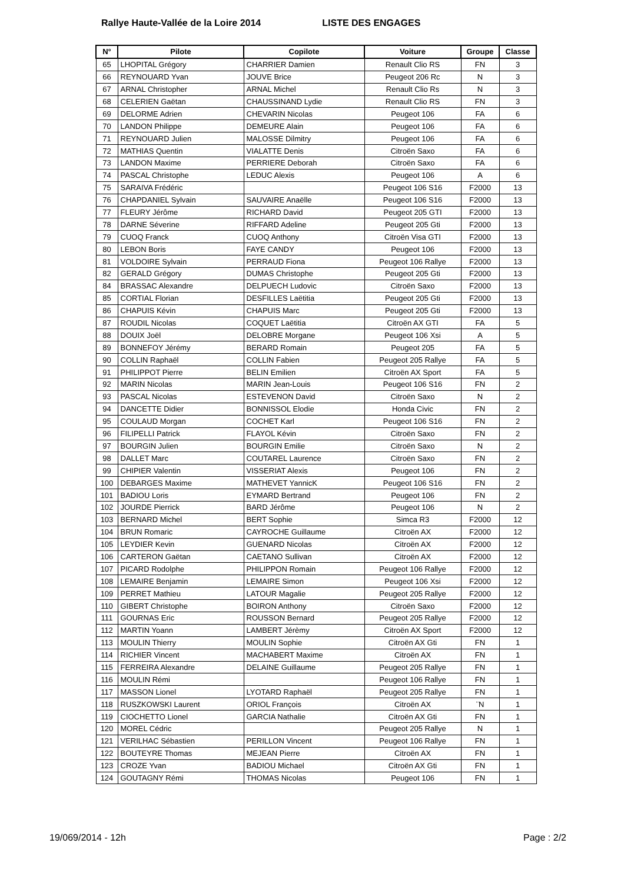Rallye Haute-Vallée de la Loire 2014 LISTE DES ENGAGES
| N° | Pilote | Copilote | Voiture | Groupe | Classe |
| --- | --- | --- | --- | --- | --- |
| 65 | LHOPITAL Grégory | CHARRIER Damien | Renault Clio RS | FN | 3 |
| 66 | REYNOUARD Yvan | JOUVE Brice | Peugeot 206 Rc | N | 3 |
| 67 | ARNAL Christopher | ARNAL Michel | Renault Clio Rs | N | 3 |
| 68 | CELERIEN Gaëtan | CHAUSSINAND Lydie | Renault Clio RS | FN | 3 |
| 69 | DELORME Adrien | CHEVARIN Nicolas | Peugeot 106 | FA | 6 |
| 70 | LANDON Philippe | DEMEURE Alain | Peugeot 106 | FA | 6 |
| 71 | REYNOUARD Julien | MALOSSE Dilmitry | Peugeot 106 | FA | 6 |
| 72 | MATHIAS Quentin | VIALATTE Denis | Citroën Saxo | FA | 6 |
| 73 | LANDON Maxime | PERRIERE Deborah | Citroën Saxo | FA | 6 |
| 74 | PASCAL Christophe | LEDUC Alexis | Peugeot 106 | A | 6 |
| 75 | SARAIVA Frédéric | | Peugeot 106 S16 | F2000 | 13 |
| 76 | CHAPDANIEL Sylvain | SAUVAIRE Anaëlle | Peugeot 106 S16 | F2000 | 13 |
| 77 | FLEURY Jérôme | RICHARD David | Peugeot 205 GTI | F2000 | 13 |
| 78 | DARNE Séverine | RIFFARD Adeline | Peugeot 205 Gti | F2000 | 13 |
| 79 | CUOQ Franck | CUOQ Anthony | Citroën Visa GTI | F2000 | 13 |
| 80 | LEBON Boris | FAYE CANDY | Peugeot 106 | F2000 | 13 |
| 81 | VOLDOIRE Sylvain | PERRAUD Fiona | Peugeot 106 Rallye | F2000 | 13 |
| 82 | GERALD Grégory | DUMAS Christophe | Peugeot 205 Gti | F2000 | 13 |
| 84 | BRASSAC Alexandre | DELPUECH Ludovic | Citroën Saxo | F2000 | 13 |
| 85 | CORTIAL Florian | DESFILLES Laëtitia | Peugeot 205 Gti | F2000 | 13 |
| 86 | CHAPUIS Kévin | CHAPUIS Marc | Peugeot 205 Gti | F2000 | 13 |
| 87 | ROUDIL Nicolas | COQUET Laëtitia | Citroën AX GTI | FA | 5 |
| 88 | DOUIX Joël | DELOBRE Morgane | Peugeot 106 Xsi | A | 5 |
| 89 | BONNEFOY Jérémy | BERARD Romain | Peugeot 205 | FA | 5 |
| 90 | COLLIN Raphaël | COLLIN Fabien | Peugeot 205 Rallye | FA | 5 |
| 91 | PHILIPPOT Pierre | BELIN Emilien | Citroën AX Sport | FA | 5 |
| 92 | MARIN Nicolas | MARIN Jean-Louis | Peugeot 106 S16 | FN | 2 |
| 93 | PASCAL Nicolas | ESTEVENON David | Citroën Saxo | N | 2 |
| 94 | DANCETTE Didier | BONNISSOL Elodie | Honda Civic | FN | 2 |
| 95 | COULAUD Morgan | COCHET Karl | Peugeot 106 S16 | FN | 2 |
| 96 | FILIPELLI Patrick | FLAYOL Kévin | Citroën Saxo | FN | 2 |
| 97 | BOURGIN Julien | BOURGIN Emilie | Citroën Saxo | N | 2 |
| 98 | DALLET Marc | COUTAREL Laurence | Citroën Saxo | FN | 2 |
| 99 | CHIPIER Valentin | VISSERIAT Alexis | Peugeot 106 | FN | 2 |
| 100 | DEBARGES Maxime | MATHEVET YannicK | Peugeot 106 S16 | FN | 2 |
| 101 | BADIOU Loris | EYMARD Bertrand | Peugeot 106 | FN | 2 |
| 102 | JOURDE Pierrick | BARD Jérôme | Peugeot 106 | N | 2 |
| 103 | BERNARD Michel | BERT Sophie | Simca R3 | F2000 | 12 |
| 104 | BRUN Romaric | CAYROCHE Guillaume | Citroën AX | F2000 | 12 |
| 105 | LEYDIER Kevin | GUENARD Nicolas | Citroën AX | F2000 | 12 |
| 106 | CARTERON Gaëtan | CAETANO Sullivan | Citroën AX | F2000 | 12 |
| 107 | PICARD Rodolphe | PHILIPPON Romain | Peugeot 106 Rallye | F2000 | 12 |
| 108 | LEMAIRE Benjamin | LEMAIRE Simon | Peugeot 106 Xsi | F2000 | 12 |
| 109 | PERRET Mathieu | LATOUR Magalie | Peugeot 205 Rallye | F2000 | 12 |
| 110 | GIBERT Christophe | BOIRON Anthony | Citroën Saxo | F2000 | 12 |
| 111 | GOURNAS Eric | ROUSSON Bernard | Peugeot 205 Rallye | F2000 | 12 |
| 112 | MARTIN Yoann | LAMBERT Jérèmy | Citroën AX Sport | F2000 | 12 |
| 113 | MOULIN Thierry | MOULIN Sophie | Citroën AX Gti | FN | 1 |
| 114 | RICHIER Vincent | MACHABERT Maxime | Citroën AX | FN | 1 |
| 115 | FERREIRA Alexandre | DELAINE Guillaume | Peugeot 205 Rallye | FN | 1 |
| 116 | MOULIN Rémi | | Peugeot 106 Rallye | FN | 1 |
| 117 | MASSON Lionel | LYOTARD Raphaël | Peugeot 205 Rallye | FN | 1 |
| 118 | RUSZKOWSKI Laurent | ORIOL François | Citroën AX | ¨N | 1 |
| 119 | CIOCHETTO Lionel | GARCIA Nathalie | Citroën AX Gti | FN | 1 |
| 120 | MOREL Cédric | | Peugeot 205 Rallye | N | 1 |
| 121 | VERILHAC Sébastien | PERILLON Vincent | Peugeot 106 Rallye | FN | 1 |
| 122 | BOUTEYRE Thomas | MEJEAN Pierre | Citroën AX | FN | 1 |
| 123 | CROZE Yvan | BADIOU Michael | Citroën AX Gti | FN | 1 |
| 124 | GOUTAGNY Rémi | THOMAS Nicolas | Peugeot 106 | FN | 1 |
19/069/2014 - 12h Page : 2/2